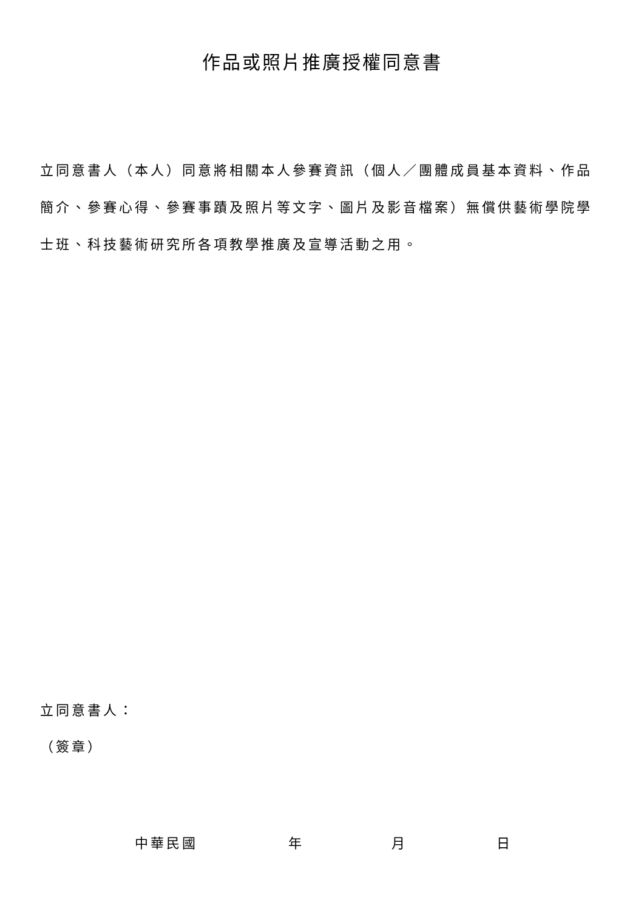作品或照片推廣授權同意書
立同意書人（本人）同意將相關本人參賽資訊（個人／團體成員基本資料、作品簡介、參賽心得、參賽事蹟及照片等文字、圖片及影音檔案）無償供藝術學院學士班、科技藝術研究所各項教學推廣及宣導活動之用。
立同意書人：
（簽章）
中華民國 年 月 日